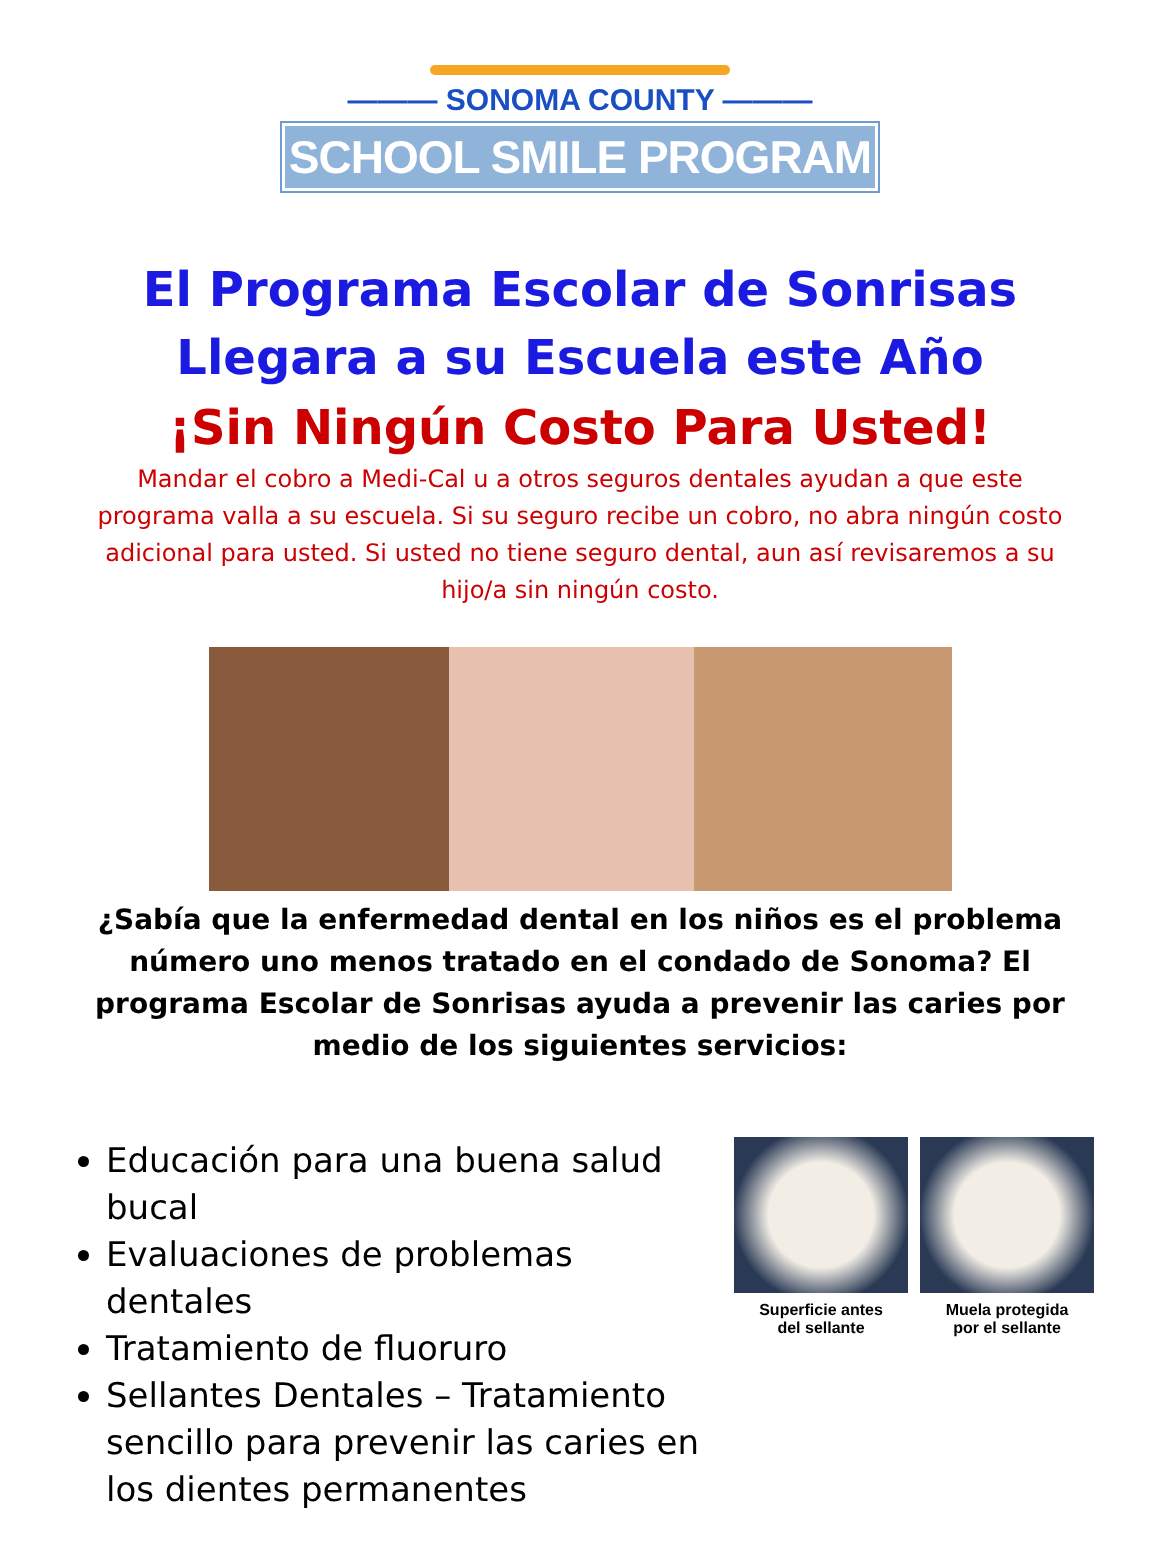——— SONOMA COUNTY ———
SCHOOL SMILE PROGRAM
El Programa Escolar de Sonrisas
Llegara a su Escuela este Año
¡Sin Ningún Costo Para Usted!
Mandar el cobro a Medi-Cal u a otros seguros dentales ayudan a que este programa valla a su escuela. Si su seguro recibe un cobro, no abra ningún costo adicional para usted. Si usted no tiene seguro dental, aun así revisaremos a su hijo/a sin ningún costo.
¿Sabía que la enfermedad dental en los niños es el problema número uno menos tratado en el condado de Sonoma? El programa Escolar de Sonrisas ayuda a prevenir las caries por medio de los siguientes servicios:
Educación para una buena salud bucal
Evaluaciones de problemas dentales
Tratamiento de fluoruro
Sellantes Dentales – Tratamiento sencillo para prevenir las caries en los dientes permanentes
Superficie antes
del sellante
Muela protegida
por el sellante